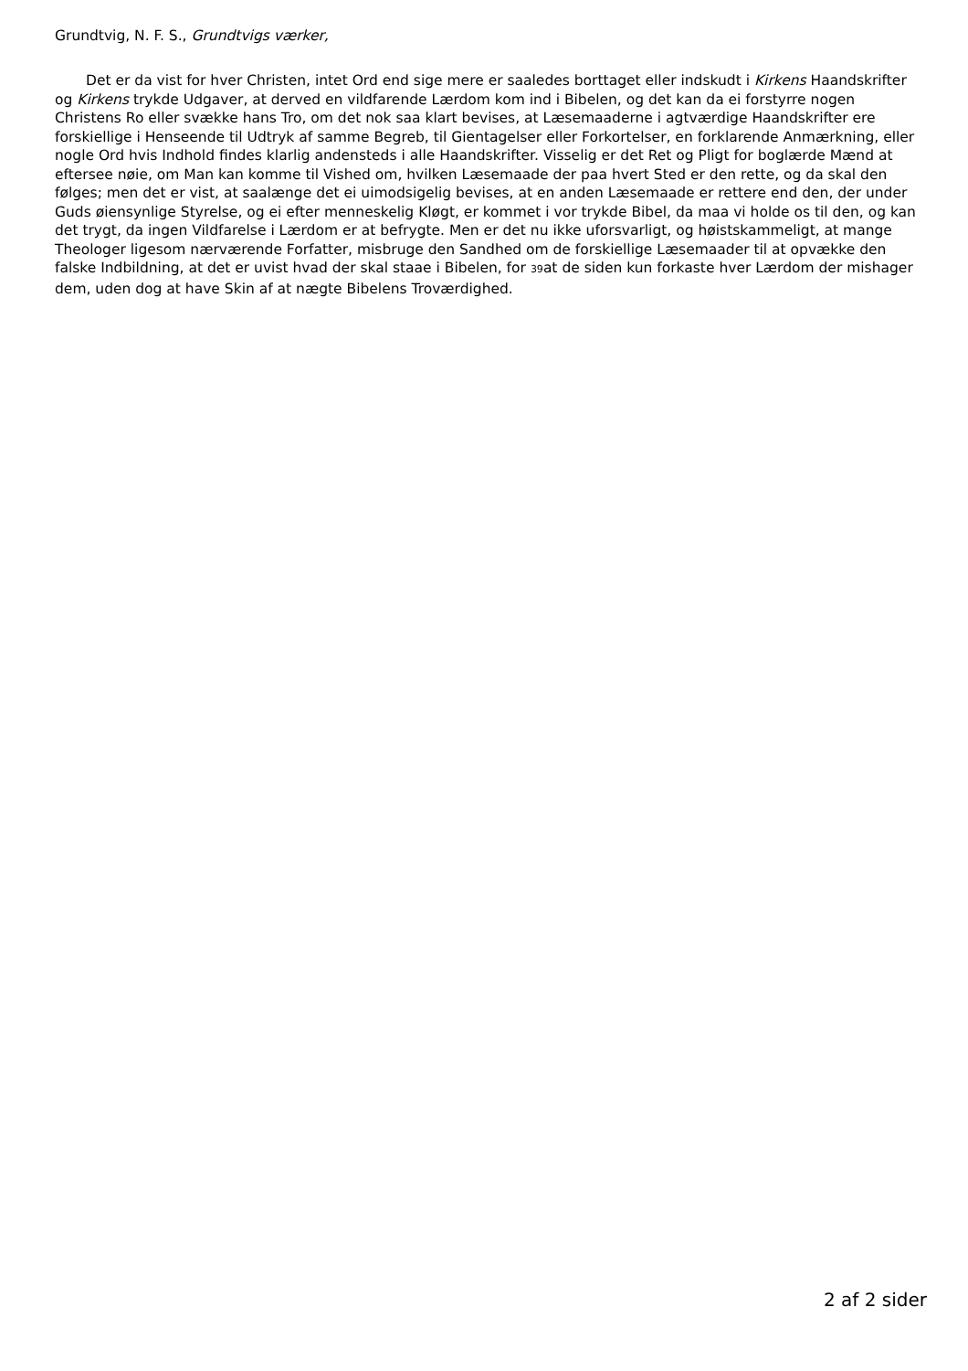Grundtvig, N. F. S., Grundtvigs værker,
Det er da vist for hver Christen, intet Ord end sige mere er saaledes borttaget eller indskudt i Kirkens Haandskrifter og Kirkens trykde Udgaver, at derved en vildfarende Lærdom kom ind i Bibelen, og det kan da ei forstyrre nogen Christens Ro eller svække hans Tro, om det nok saa klart bevises, at Læsemaaderne i agtværdige Haandskrifter ere forskiellige i Henseende til Udtryk af samme Begreb, til Gientagelser eller Forkortelser, en forklarende Anmærkning, eller nogle Ord hvis Indhold findes klarlig andensteds i alle Haandskrifter. Visselig er det Ret og Pligt for boglærde Mænd at eftersee nøie, om Man kan komme til Vished om, hvilken Læsemaade der paa hvert Sted er den rette, og da skal den følges; men det er vist, at saalænge det ei uimodsigelig bevises, at en anden Læsemaade er rettere end den, der under Guds øiensynlige Styrelse, og ei efter menneskelig Kløgt, er kommet i vor trykde Bibel, da maa vi holde os til den, og kan det trygt, da ingen Vildfarelse i Lærdom er at befrygte. Men er det nu ikke uforsvarligt, og høistskammeligt, at mange Theologer ligesom nærværende Forfatter, misbruge den Sandhed om de forskiellige Læsemaader til at opvække den falske Indbildning, at det er uvist hvad der skal staae i Bibelen, for 39at de siden kun forkaste hver Lærdom der mishager dem, uden dog at have Skin af at nægte Bibelens Troværdighed.
2 af 2 sider